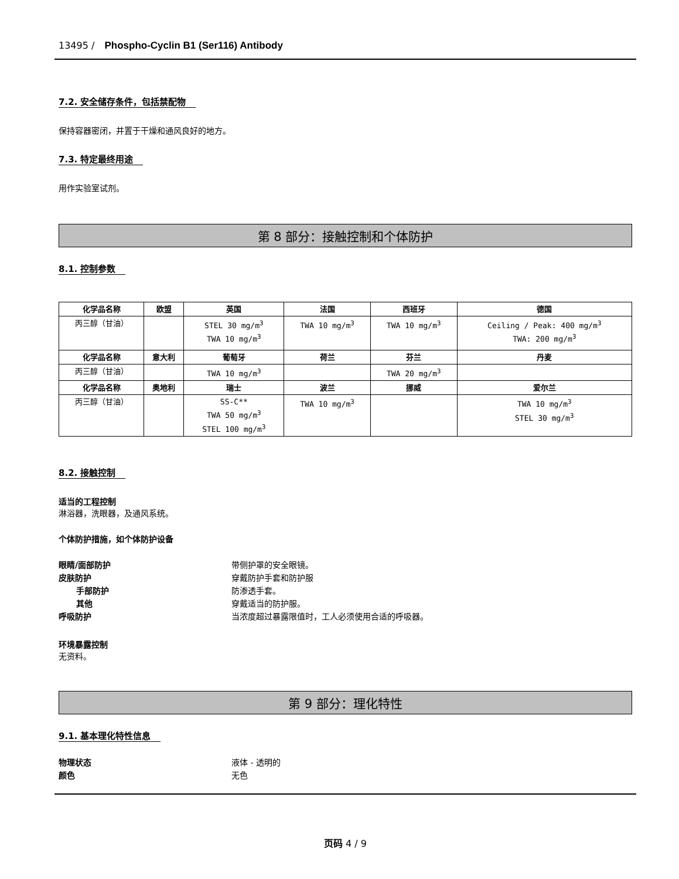13495 / Phospho-Cyclin B1 (Ser116) Antibody
7.2. 安全储存条件，包括禁配物
保持容器密闭，并置于干燥和通风良好的地方。
7.3. 特定最终用途
用作实验室试剂。
第 8 部分：接触控制和个体防护
8.1. 控制参数
| 化学品名称 | 欧盟 | 英国 | 法国 | 西班牙 | 德国 |
| --- | --- | --- | --- | --- | --- |
| 丙三醇（甘油） | | STEL 30 mg/m<sup>3</sup> TWA 10 mg/m<sup>3</sup> | TWA 10 mg/m<sup>3</sup> | TWA 10 mg/m<sup>3</sup> | Ceiling / Peak: 400 mg/m<sup>3</sup> TWA: 200 mg/m<sup>3</sup> |
| 化学品名称 | 意大利 | 葡萄牙 | 荷兰 | 芬兰 | 丹麦 |
| 丙三醇（甘油） | | TWA 10 mg/m<sup>3</sup> | | TWA 20 mg/m<sup>3</sup> | |
| 化学品名称 | 奥地利 | 瑞士 | 波兰 | 挪威 | 爱尔兰 |
| 丙三醇（甘油） | | SS-C** TWA 50 mg/m<sup>3</sup> STEL 100 mg/m<sup>3</sup> | TWA 10 mg/m<sup>3</sup> | | TWA 10 mg/m<sup>3</sup> STEL 30 mg/m<sup>3</sup> |
8.2. 接触控制
适当的工程控制
淋浴器，洗眼器，及通风系统。
个体防护措施，如个体防护设备
眼睛/面部防护 带侧护罩的安全眼镜。 皮肤防护 穿戴防护手套和防护服 手部防护 防渗透手套。 其他 穿戴适当的防护服。 呼吸防护 当浓度超过暴露限值时，工人必须使用合适的呼吸器。
环境暴露控制
无资料。
第 9 部分：理化特性
9.1. 基本理化特性信息
物理状态 液体 - 透明的 颜色 无色
页码 4 / 9